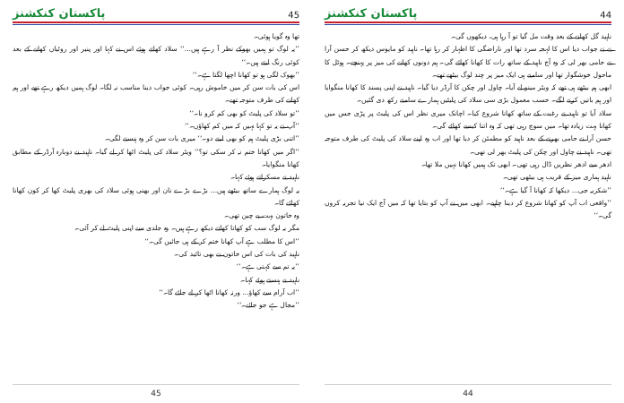پاکستان کنکشنز 44
ناہید گل کھلنے کے بعد وقت مل گیا تو آ رہا ہی، دیکھوں گی۔
نے نے جواب دیا اس کا لہجہ سرد تھا اور ناراضگی کا اظہار کر رہا تھا۔ ناہید کو مایوس دیکھ کر حسن آرا نے حامی بھر لی کہ وہ آج ناہید کے ساتھ رات کا کھانا کھائے گی۔ ہم دونوں کھانے کی میز پر پہنچے۔ ہوٹل کا ماحول خوشگوار تھا اور سامنے ہی ایک میز پر چند لوگ بیٹھے تھے۔
ابھی ہم بیٹھے ہی تھے کہ ویٹر مینو لے آیا۔ چاول اور چکن کا آرڈر دیا گیا۔ ناہید نے اپنی پسند کا کھانا منگوایا اور ہم باتیں کرنے لگے۔ حسب معمول بڑی سی سلاد کی پلیٹیں ہمارے سامنے رکھ دی گئیں۔
سلاد آیا تو ناہید نے رغبت کے ساتھ کھانا شروع کیا۔ اچانک میری نظر اس کی پلیٹ پر پڑی جس میں کھانا بہت زیادہ تھا۔ میں سوچ رہی تھی کہ وہ اتنا کیسے کھائے گی۔
حسن آرا نے حامی بھرنے کے بعد ناہید کو مطمئن کر دیا تھا اور اب وہ اپنے سلاد کی پلیٹ کی طرف متوجہ تھی۔ ناہید نے چاول اور چکن کی پلیٹ بھر لی تھی۔
ادھر سے ادھر نظریں ڈال رہی تھی۔ ابھی تک ہمیں کھانا نہیں ملا تھا۔
ناہید ہماری میز کے قریب ہی بیٹھی تھی۔
’’شکریہ جی... دیکھا کہ کھانا آ گیا ہے۔‘‘
’’واقعی اب آپ کو کھانا شروع کر دینا چاہیے۔ ابھی میں نے آپ کو بتایا تھا کہ میں آج ایک نیا تجربہ کروں گی۔‘‘
44
پاکستان کنکشنز 45
تھا وہ گویا ہوئی۔
’’یہ لوگ تو ہمیں بھوکے نظر آ رہے ہیں...‘‘ سلاد کھاتے ہوئے اس نے کہا اور پنیر اور روٹیاں کھانے کے بعد کوئی رنگ لیتے ہیں۔‘‘
’’بھوک لگی ہو تو کھانا اچھا لگتا ہے۔‘‘
اس کی بات سن کر میں خاموش رہی۔ کوئی جواب دینا مناسب نہ لگا۔ لوگ ہمیں دیکھ رہے تھے اور ہم کھانے کی طرف متوجہ تھے۔
’’تو سلاد کی پلیٹ کو بھی کم کرو نا۔‘‘
’’آپ نے یہ تو کہا نہیں کہ میں کم کھاؤں۔‘‘
’’اتنی بڑی پلیٹ ہم کو بھی لینے دو۔‘‘ میری بات سن کر وہ ہنسنے لگی۔
’’اگر میں کھانا ختم نہ کر سکی تو؟‘‘ ویٹر سلاد کی پلیٹ اٹھا کر لے گیا۔ ناہید نے دوبارہ آرڈر کے مطابق کھانا منگوایا۔
ناہید نے مسکراتے ہوئے کہا۔
یہ لوگ ہمارے ساتھ بیٹھے ہیں... بڑے بڑے نان اور بھنی ہوئی سلاد کی بھری پلیٹ کھا کر کون کھانا کھائے گا۔
وہ خاتون بہت بے چین تھی۔
مگر یہ لوگ سب کو کھانا کھاتے دیکھ رہے ہیں۔ وہ جلدی سے اپنی پلیٹ لے کر آئی۔
’’اس کا مطلب ہے آپ کھانا ختم کر کے ہی جائیں گی۔‘‘
ناہید کی بات کی اس خاتون نے بھی تائید کی۔
’’یہ تم سے کہتی ہے۔‘‘
ناہید نے ہنستے ہوئے کہا۔
’’اب آرام سے کھاؤ... ورنہ کھانا اٹھا کر لے جائے گا۔‘‘
’’مجال ہے جو جائے۔‘‘
45